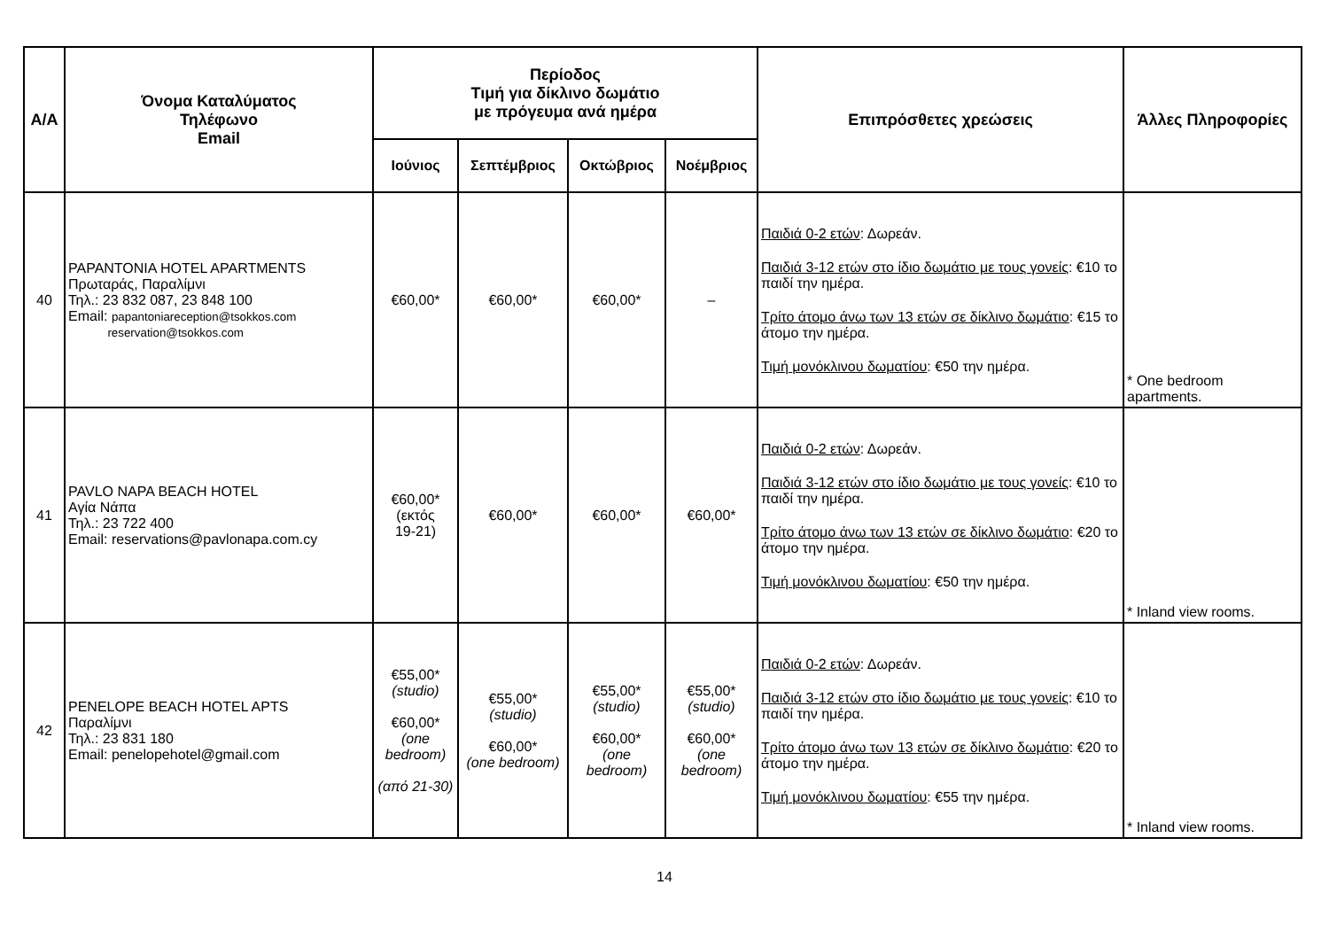| Α/Α | Όνομα Καταλύματος Τηλέφωνο Email | Περίοδος Τιμή για δίκλινο δωμάτιο με πρόγευμα ανά ημέρα | | | | Επιπρόσθετες χρεώσεις | Άλλες Πληροφορίες |
| --- | --- | --- | --- | --- | --- | --- | --- |
| | | Ιούνιος | Σεπτέμβριος | Οκτώβριος | Νοέμβριος | | |
| 40 | PAPANTONIA HOTEL APARTMENTS Πρωταράς, Παραλίμνι Τηλ.: 23 832 087, 23 848 100 Email: papantoniareception@tsokkos.com reservation@tsokkos.com | €60,00* | €60,00* | €60,00* | – | Παιδιά 0-2 ετών : Δωρεάν. Παιδιά 3-12 ετών στο ίδιο δωμάτιο με τους γονείς : €10 το παιδί την ημέρα. Τρίτο άτομο άνω των 13 ετών σε δίκλινο δωμάτιο : €15 το άτομο την ημέρα. Τιμή μονόκλινου δωματίου : €50 την ημέρα. | * One bedroom apartments. |
| 41 | PAVLO NAPA BEACH HOTEL Αγία Νάπα Τηλ.: 23 722 400 Email: reservations@pavlonapa.com.cy | €60,00* (εκτός 19-21) | €60,00* | €60,00* | €60,00* | Παιδιά 0-2 ετών : Δωρεάν. Παιδιά 3-12 ετών στο ίδιο δωμάτιο με τους γονείς : €10 το παιδί την ημέρα. Τρίτο άτομο άνω των 13 ετών σε δίκλινο δωμάτιο : €20 το άτομο την ημέρα. Τιμή μονόκλινου δωματίου : €50 την ημέρα. | * Inland view rooms. |
| 42 | PENELOPE BEACH HOTEL APTS Παραλίμνι Τηλ.: 23 831 180 Email: penelopehotel@gmail.com | €55,00* (studio) €60,00* (one bedroom) (από 21-30) | €55,00* (studio) €60,00* (one bedroom) | €55,00* (studio) €60,00* (one bedroom) | €55,00* (studio) €60,00* (one bedroom) | Παιδιά 0-2 ετών : Δωρεάν. Παιδιά 3-12 ετών στο ίδιο δωμάτιο με τους γονείς : €10 το παιδί την ημέρα. Τρίτο άτομο άνω των 13 ετών σε δίκλινο δωμάτιο : €20 το άτομο την ημέρα. Τιμή μονόκλινου δωματίου : €55 την ημέρα. | * Inland view rooms. |
14